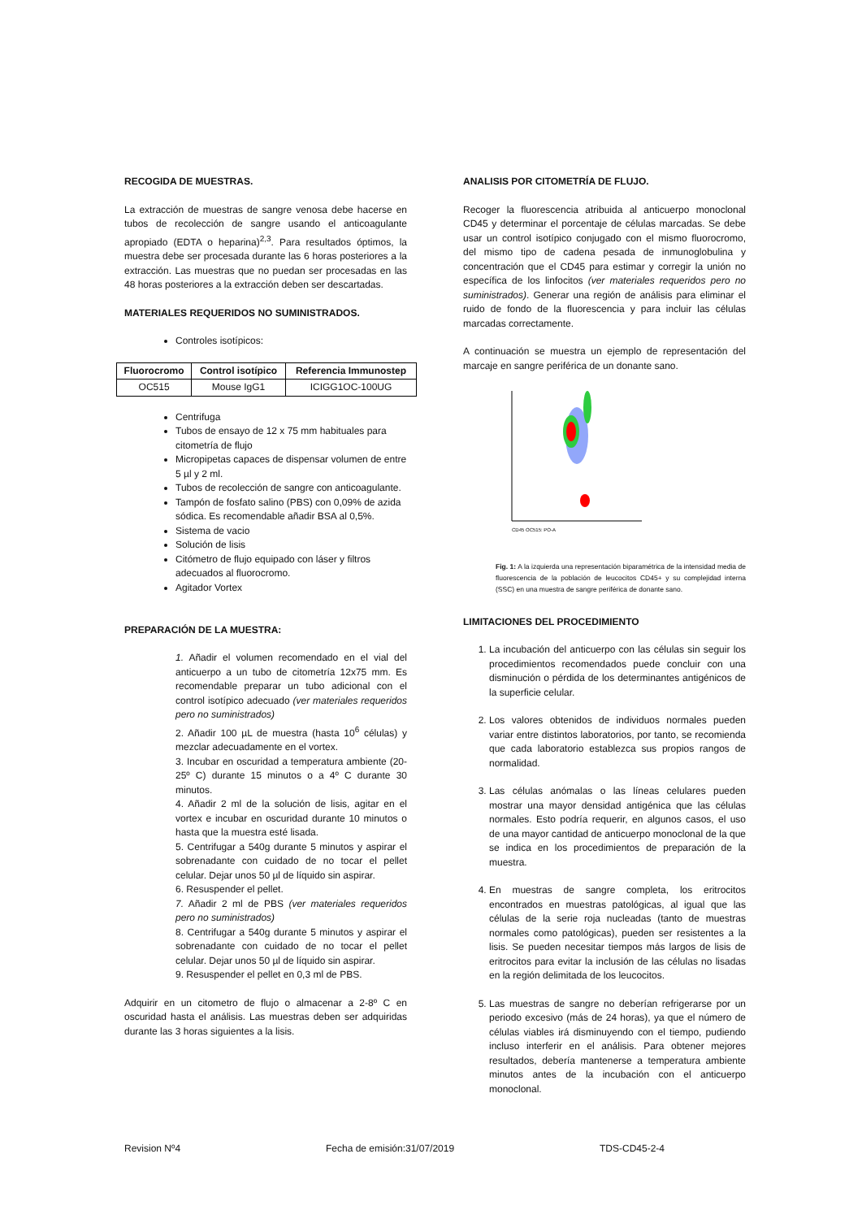RECOGIDA DE MUESTRAS.
La extracción de muestras de sangre venosa debe hacerse en tubos de recolección de sangre usando el anticoagulante apropiado (EDTA o heparina)<sup>2,3</sup>. Para resultados óptimos, la muestra debe ser procesada durante las 6 horas posteriores a la extracción. Las muestras que no puedan ser procesadas en las 48 horas posteriores a la extracción deben ser descartadas.
MATERIALES REQUERIDOS NO SUMINISTRADOS.
Controles isotípicos:
| Fluorocromo | Control isotípico | Referencia Immunostep |
| --- | --- | --- |
| OC515 | Mouse IgG1 | ICIGG1OC-100UG |
Centrifuga
Tubos de ensayo de 12 x 75 mm habituales para citometría de flujo
Micropipetas capaces de dispensar volumen de entre 5 µl y 2 ml.
Tubos de recolección de sangre con anticoagulante.
Tampón de fosfato salino (PBS) con 0,09% de azida sódica. Es recomendable añadir BSA al 0,5%.
Sistema de vacio
Solución de lisis
Citómetro de flujo equipado con láser y filtros adecuados al fluorocromo.
Agitador Vortex
PREPARACIÓN DE LA MUESTRA:
1. Añadir el volumen recomendado en el vial del anticuerpo a un tubo de citometría 12x75 mm. Es recomendable preparar un tubo adicional con el control isotípico adecuado (ver materiales requeridos pero no suministrados)
2. Añadir 100 µL de muestra (hasta 10<sup>6</sup> células) y mezclar adecuadamente en el vortex.
3. Incubar en oscuridad a temperatura ambiente (20-25º C) durante 15 minutos o a 4º C durante 30 minutos.
4. Añadir 2 ml de la solución de lisis, agitar en el vortex e incubar en oscuridad durante 10 minutos o hasta que la muestra esté lisada.
5. Centrifugar a 540g durante 5 minutos y aspirar el sobrenadante con cuidado de no tocar el pellet celular. Dejar unos 50 µl de líquido sin aspirar.
6. Resuspender el pellet.
7. Añadir 2 ml de PBS (ver materiales requeridos pero no suministrados)
8. Centrifugar a 540g durante 5 minutos y aspirar el sobrenadante con cuidado de no tocar el pellet celular. Dejar unos 50 µl de líquido sin aspirar.
9. Resuspender el pellet en 0,3 ml de PBS.
Adquirir en un citometro de flujo o almacenar a 2-8º C en oscuridad hasta el análisis. Las muestras deben ser adquiridas durante las 3 horas siguientes a la lisis.
ANALISIS POR CITOMETRÍA DE FLUJO.
Recoger la fluorescencia atribuida al anticuerpo monoclonal CD45 y determinar el porcentaje de células marcadas. Se debe usar un control isotípico conjugado con el mismo fluorocromo, del mismo tipo de cadena pesada de inmunoglobulina y concentración que el CD45 para estimar y corregir la unión no específica de los linfocitos (ver materiales requeridos pero no suministrados). Generar una región de análisis para eliminar el ruido de fondo de la fluorescencia y para incluir las células marcadas correctamente.
A continuación se muestra un ejemplo de representación del marcaje en sangre periférica de un donante sano.
CD45 OC515: PO-A
Fig. 1: A la izquierda una representación biparamétrica de la intensidad media de fluorescencia de la población de leucocitos CD45+ y su complejidad interna (SSC) en una muestra de sangre periférica de donante sano.
LIMITACIONES DEL PROCEDIMIENTO
1. La incubación del anticuerpo con las células sin seguir los procedimientos recomendados puede concluir con una disminución o pérdida de los determinantes antigénicos de la superficie celular.
2. Los valores obtenidos de individuos normales pueden variar entre distintos laboratorios, por tanto, se recomienda que cada laboratorio establezca sus propios rangos de normalidad.
3. Las células anómalas o las líneas celulares pueden mostrar una mayor densidad antigénica que las células normales. Esto podría requerir, en algunos casos, el uso de una mayor cantidad de anticuerpo monoclonal de la que se indica en los procedimientos de preparación de la muestra.
4. En muestras de sangre completa, los eritrocitos encontrados en muestras patológicas, al igual que las células de la serie roja nucleadas (tanto de muestras normales como patológicas), pueden ser resistentes a la lisis. Se pueden necesitar tiempos más largos de lisis de eritrocitos para evitar la inclusión de las células no lisadas en la región delimitada de los leucocitos.
5. Las muestras de sangre no deberían refrigerarse por un periodo excesivo (más de 24 horas), ya que el número de células viables irá disminuyendo con el tiempo, pudiendo incluso interferir en el análisis. Para obtener mejores resultados, debería mantenerse a temperatura ambiente minutos antes de la incubación con el anticuerpo monoclonal.
Revision Nº4 Fecha de emisión:31/07/2019 TDS-CD45-2-4